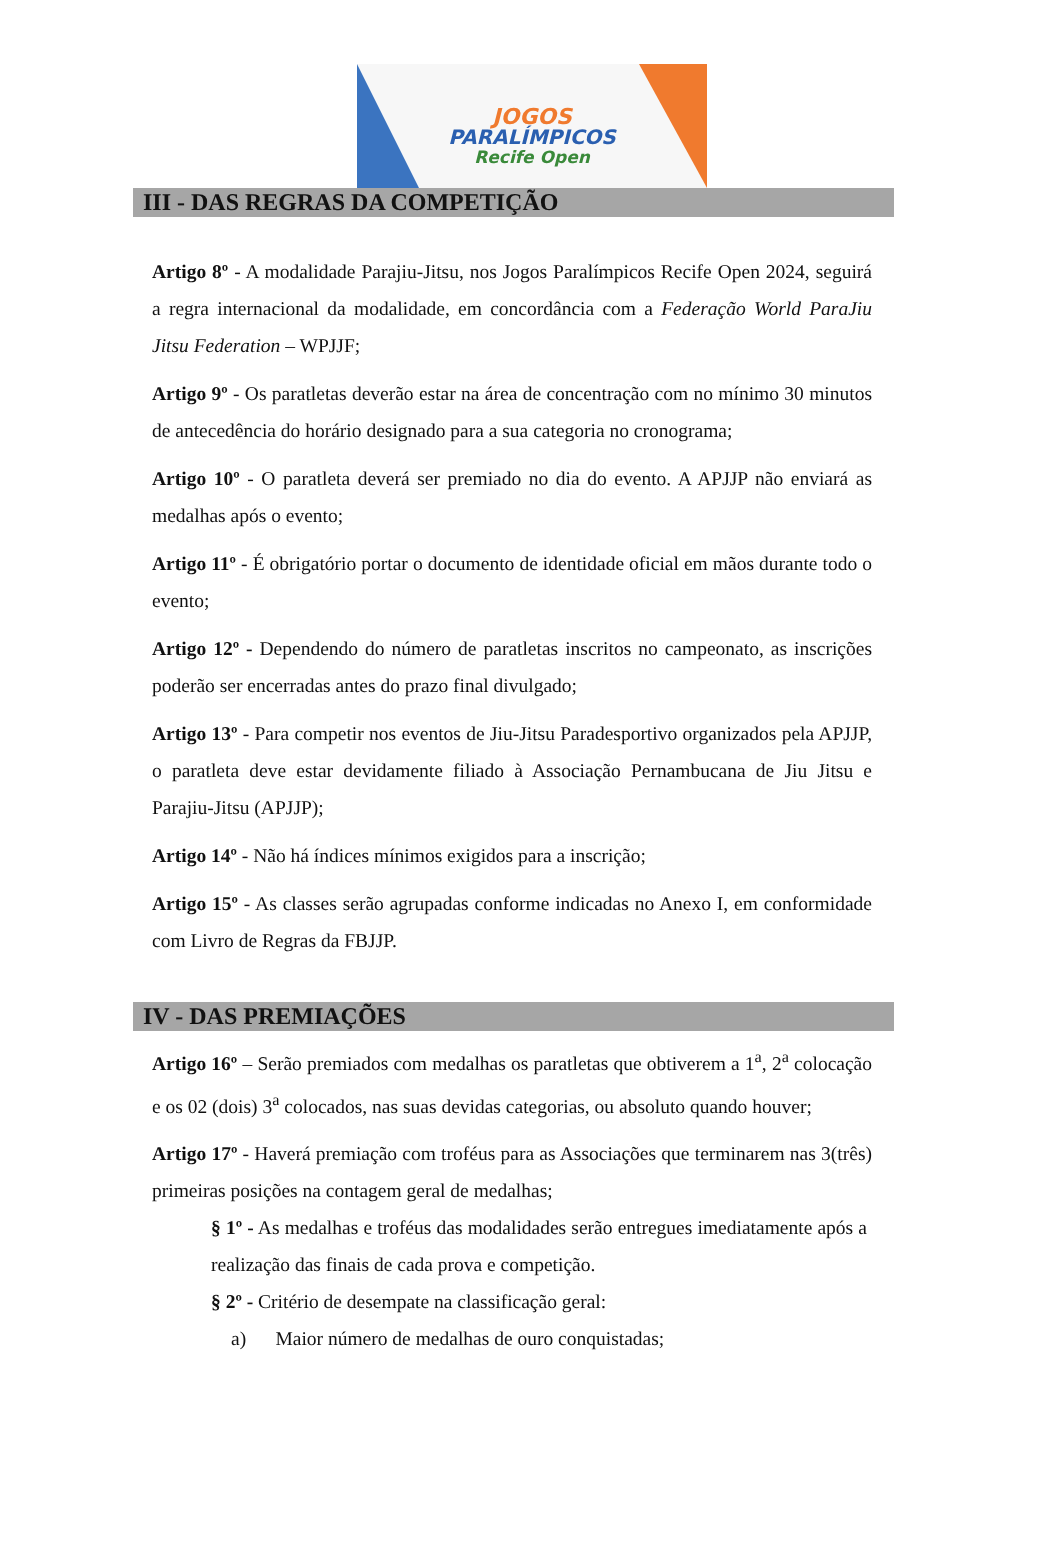JOGOS
PARALÍMPICOS
Recife Open
III - DAS REGRAS DA COMPETIÇÃO
Artigo 8º - A modalidade Parajiu-Jitsu, nos Jogos Paralímpicos Recife Open 2024, seguirá a regra internacional da modalidade, em concordância com a Federação World ParaJiu Jitsu Federation – WPJJF;
Artigo 9º - Os paratletas deverão estar na área de concentração com no mínimo 30 minutos de antecedência do horário designado para a sua categoria no cronograma;
Artigo 10º - O paratleta deverá ser premiado no dia do evento. A APJJP não enviará as medalhas após o evento;
Artigo 11º - É obrigatório portar o documento de identidade oficial em mãos durante todo o evento;
Artigo 12º - Dependendo do número de paratletas inscritos no campeonato, as inscrições poderão ser encerradas antes do prazo final divulgado;
Artigo 13º - Para competir nos eventos de Jiu-Jitsu Paradesportivo organizados pela APJJP, o paratleta deve estar devidamente filiado à Associação Pernambucana de Jiu Jitsu e Parajiu-Jitsu (APJJP);
Artigo 14º - Não há índices mínimos exigidos para a inscrição;
Artigo 15º - As classes serão agrupadas conforme indicadas no Anexo I, em conformidade com Livro de Regras da FBJJP.
IV - DAS PREMIAÇÕES
Artigo 16º – Serão premiados com medalhas os paratletas que obtiverem a 1<sup>a</sup>, 2<sup>a</sup> colocação e os 02 (dois) 3<sup>a</sup> colocados, nas suas devidas categorias, ou absoluto quando houver;
Artigo 17º - Haverá premiação com troféus para as Associações que terminarem nas 3(três) primeiras posições na contagem geral de medalhas;
§ 1º - As medalhas e troféus das modalidades serão entregues imediatamente após a realização das finais de cada prova e competição.
§ 2º - Critério de desempate na classificação geral:
a) Maior número de medalhas de ouro conquistadas;